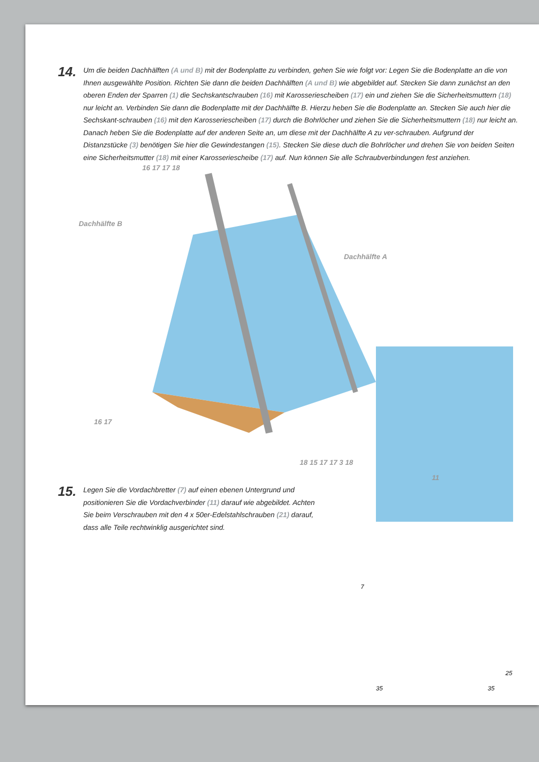14.
Um die beiden Dachhälften (A und B) mit der Bodenplatte zu verbinden, gehen Sie wie folgt vor: Legen Sie die Bodenplatte an die von Ihnen ausgewählte Position. Richten Sie dann die beiden Dachhälften (A und B) wie abgebildet auf. Stecken Sie dann zunächst an den oberen Enden der Sparren (1) die Sechskantschrauben (16) mit Karosseriescheiben (17) ein und ziehen Sie die Sicherheitsmuttern (18) nur leicht an. Verbinden Sie dann die Bodenplatte mit der Dachhälfte B. Hierzu heben Sie die Bodenplatte an. Stecken Sie auch hier die Sechskant-schrauben (16) mit den Karosseriescheiben (17) durch die Bohrlöcher und ziehen Sie die Sicherheitsmuttern (18) nur leicht an. Danach heben Sie die Bodenplatte auf der anderen Seite an, um diese mit der Dachhälfte A zu ver-schrauben. Aufgrund der Distanzstücke (3) benötigen Sie hier die Gewindestangen (15). Stecken Sie diese duch die Bohrlöcher und drehen Sie von beiden Seiten eine Sicherheitsmutter (18) mit einer Karosseriescheibe (17) auf. Nun können Sie alle Schraubverbindungen fest anziehen.
Dachhälfte B
Dachhälfte A
16 17 17 18
16 17
18 15 17 17 3 18
11
15.
Legen Sie die Vordachbretter (7) auf einen ebenen Untergrund und positionieren Sie die Vordachverbinder (11) darauf wie abgebildet. Achten Sie beim Verschrauben mit den 4 x 50er-Edelstahlschrauben (21) darauf, dass alle Teile rechtwinklig ausgerichtet sind.
7
35 35
25